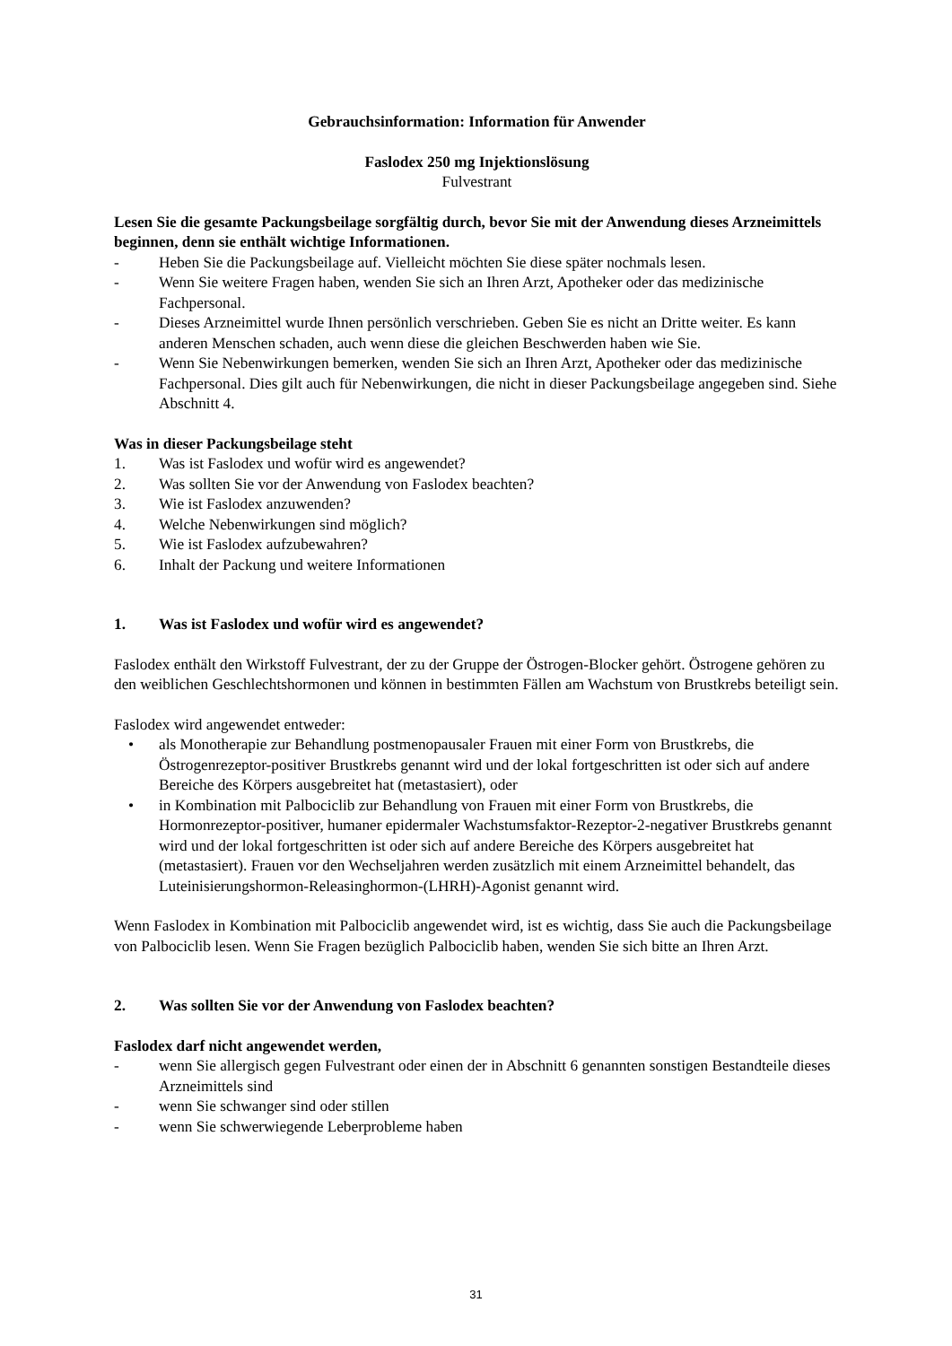Gebrauchsinformation: Information für Anwender
Faslodex 250 mg Injektionslösung
Fulvestrant
Lesen Sie die gesamte Packungsbeilage sorgfältig durch, bevor Sie mit der Anwendung dieses Arzneimittels beginnen, denn sie enthält wichtige Informationen.
- Heben Sie die Packungsbeilage auf. Vielleicht möchten Sie diese später nochmals lesen.
- Wenn Sie weitere Fragen haben, wenden Sie sich an Ihren Arzt, Apotheker oder das medizinische Fachpersonal.
- Dieses Arzneimittel wurde Ihnen persönlich verschrieben. Geben Sie es nicht an Dritte weiter. Es kann anderen Menschen schaden, auch wenn diese die gleichen Beschwerden haben wie Sie.
- Wenn Sie Nebenwirkungen bemerken, wenden Sie sich an Ihren Arzt, Apotheker oder das medizinische Fachpersonal. Dies gilt auch für Nebenwirkungen, die nicht in dieser Packungsbeilage angegeben sind. Siehe Abschnitt 4.
Was in dieser Packungsbeilage steht
1. Was ist Faslodex und wofür wird es angewendet?
2. Was sollten Sie vor der Anwendung von Faslodex beachten?
3. Wie ist Faslodex anzuwenden?
4. Welche Nebenwirkungen sind möglich?
5. Wie ist Faslodex aufzubewahren?
6. Inhalt der Packung und weitere Informationen
1. Was ist Faslodex und wofür wird es angewendet?
Faslodex enthält den Wirkstoff Fulvestrant, der zu der Gruppe der Östrogen-Blocker gehört. Östrogene gehören zu den weiblichen Geschlechtshormonen und können in bestimmten Fällen am Wachstum von Brustkrebs beteiligt sein.
Faslodex wird angewendet entweder:
• als Monotherapie zur Behandlung postmenopausaler Frauen mit einer Form von Brustkrebs, die Östrogenrezeptor-positiver Brustkrebs genannt wird und der lokal fortgeschritten ist oder sich auf andere Bereiche des Körpers ausgebreitet hat (metastasiert), oder
• in Kombination mit Palbociclib zur Behandlung von Frauen mit einer Form von Brustkrebs, die Hormonrezeptor-positiver, humaner epidermaler Wachstumsfaktor-Rezeptor-2-negativer Brustkrebs genannt wird und der lokal fortgeschritten ist oder sich auf andere Bereiche des Körpers ausgebreitet hat (metastasiert). Frauen vor den Wechseljahren werden zusätzlich mit einem Arzneimittel behandelt, das Luteinisierungshormon-Releasinghormon-(LHRH)-Agonist genannt wird.
Wenn Faslodex in Kombination mit Palbociclib angewendet wird, ist es wichtig, dass Sie auch die Packungsbeilage von Palbociclib lesen. Wenn Sie Fragen bezüglich Palbociclib haben, wenden Sie sich bitte an Ihren Arzt.
2. Was sollten Sie vor der Anwendung von Faslodex beachten?
Faslodex darf nicht angewendet werden,
- wenn Sie allergisch gegen Fulvestrant oder einen der in Abschnitt 6 genannten sonstigen Bestandteile dieses Arzneimittels sind
- wenn Sie schwanger sind oder stillen
- wenn Sie schwerwiegende Leberprobleme haben
31